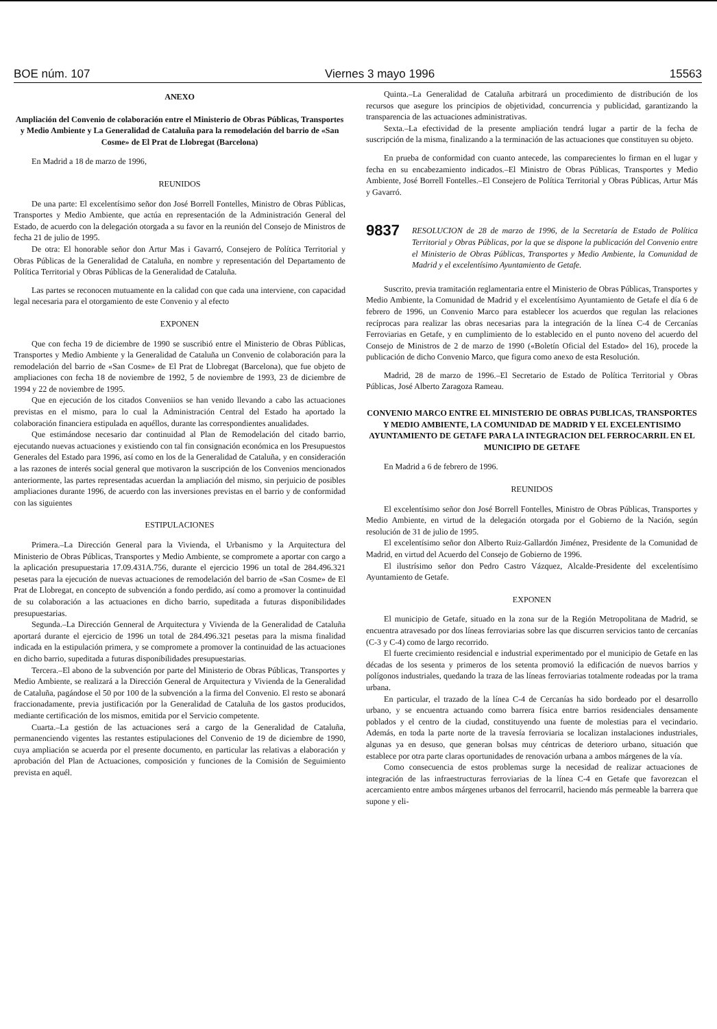BOE núm. 107 Viernes 3 mayo 1996 15563
ANEXO
Ampliación del Convenio de colaboración entre el Ministerio de Obras Públicas, Transportes y Medio Ambiente y La Generalidad de Cataluña para la remodelación del barrio de «San Cosme» de El Prat de Llobregat (Barcelona)
En Madrid a 18 de marzo de 1996,
REUNIDOS
De una parte: El excelentísimo señor don José Borrell Fontelles, Ministro de Obras Públicas, Transportes y Medio Ambiente, que actúa en representación de la Administración General del Estado, de acuerdo con la delegación otorgada a su favor en la reunión del Consejo de Ministros de fecha 21 de julio de 1995.
De otra: El honorable señor don Artur Mas i Gavarró, Consejero de Política Territorial y Obras Públicas de la Generalidad de Cataluña, en nombre y representación del Departamento de Política Territorial y Obras Públicas de la Generalidad de Cataluña.
Las partes se reconocen mutuamente en la calidad con que cada una interviene, con capacidad legal necesaria para el otorgamiento de este Convenio y al efecto
EXPONEN
Que con fecha 19 de diciembre de 1990 se suscribió entre el Ministerio de Obras Públicas, Transportes y Medio Ambiente y la Generalidad de Cataluña un Convenio de colaboración para la remodelación del barrio de «San Cosme» de El Prat de Llobregat (Barcelona), que fue objeto de ampliaciones con fecha 18 de noviembre de 1992, 5 de noviembre de 1993, 23 de diciembre de 1994 y 22 de noviembre de 1995.
Que en ejecución de los citados Conveniios se han venido llevando a cabo las actuaciones previstas en el mismo, para lo cual la Administración Central del Estado ha aportado la colaboración financiera estipulada en aquéllos, durante las correspondientes anualidades.
Que estimándose necesario dar continuidad al Plan de Remodelación del citado barrio, ejecutando nuevas actuaciones y existiendo con tal fin consignación económica en los Presupuestos Generales del Estado para 1996, así como en los de la Generalidad de Cataluña, y en consideración a las razones de interés social general que motivaron la suscripción de los Convenios mencionados anteriormente, las partes representadas acuerdan la ampliación del mismo, sin perjuicio de posibles ampliaciones durante 1996, de acuerdo con las inversiones previstas en el barrio y de conformidad con las siguientes
ESTIPULACIONES
Primera.–La Dirección General para la Vivienda, el Urbanismo y la Arquitectura del Ministerio de Obras Públicas, Transportes y Medio Ambiente, se compromete a aportar con cargo a la aplicación presupuestaria 17.09.431A.756, durante el ejercicio 1996 un total de 284.496.321 pesetas para la ejecución de nuevas actuaciones de remodelación del barrio de «San Cosme» de El Prat de Llobregat, en concepto de subvención a fondo perdido, así como a promover la continuidad de su colaboración a las actuaciones en dicho barrio, supeditada a futuras disponibilidades presupuestarias.
Segunda.–La Dirección Genneral de Arquitectura y Vivienda de la Generalidad de Cataluña aportará durante el ejercicio de 1996 un total de 284.496.321 pesetas para la misma finalidad indicada en la estipulación primera, y se compromete a promover la continuidad de las actuaciones en dicho barrio, supeditada a futuras disponibilidades presupuestarias.
Tercera.–El abono de la subvención por parte del Ministerio de Obras Públicas, Transportes y Medio Ambiente, se realizará a la Dirección General de Arquitectura y Vivienda de la Generalidad de Cataluña, pagándose el 50 por 100 de la subvención a la firma del Convenio. El resto se abonará fraccionadamente, previa justificación por la Generalidad de Cataluña de los gastos producidos, mediante certificación de los mismos, emitida por el Servicio competente.
Cuarta.–La gestión de las actuaciones será a cargo de la Generalidad de Cataluña, permanenciendo vigentes las restantes estipulaciones del Convenio de 19 de diciembre de 1990, cuya ampliación se acuerda por el presente documento, en particular las relativas a elaboración y aprobación del Plan de Actuaciones, composición y funciones de la Comisión de Seguimiento prevista en aquél.
Quinta.–La Generalidad de Cataluña arbitrará un procedimiento de distribución de los recursos que asegure los principios de objetividad, concurrencia y publicidad, garantizando la transparencia de las actuaciones administrativas.
Sexta.–La efectividad de la presente ampliación tendrá lugar a partir de la fecha de suscripción de la misma, finalizando a la terminación de las actuaciones que constituyen su objeto.
En prueba de conformidad con cuanto antecede, las comparecientes lo firman en el lugar y fecha en su encabezamiento indicados.–El Ministro de Obras Públicas, Transportes y Medio Ambiente, José Borrell Fontelles.–El Consejero de Política Territorial y Obras Públicas, Artur Más y Gavarró.
9837 RESOLUCION de 28 de marzo de 1996, de la Secretaría de Estado de Política Territorial y Obras Públicas, por la que se dispone la publicación del Convenio entre el Ministerio de Obras Públicas, Transportes y Medio Ambiente, la Comunidad de Madrid y el excelentísimo Ayuntamiento de Getafe.
Suscrito, previa tramitación reglamentaria entre el Ministerio de Obras Públicas, Transportes y Medio Ambiente, la Comunidad de Madrid y el excelentísimo Ayuntamiento de Getafe el día 6 de febrero de 1996, un Convenio Marco para establecer los acuerdos que regulan las relaciones recíprocas para realizar las obras necesarias para la integración de la línea C-4 de Cercanías Ferroviarias en Getafe, y en cumplimiento de lo establecido en el punto noveno del acuerdo del Consejo de Ministros de 2 de marzo de 1990 («Boletín Oficial del Estado» del 16), procede la publicación de dicho Convenio Marco, que figura como anexo de esta Resolución.
Madrid, 28 de marzo de 1996.–El Secretario de Estado de Política Territorial y Obras Públicas, José Alberto Zaragoza Rameau.
CONVENIO MARCO ENTRE EL MINISTERIO DE OBRAS PUBLICAS, TRANSPORTES Y MEDIO AMBIENTE, LA COMUNIDAD DE MADRID Y EL EXCELENTISIMO AYUNTAMIENTO DE GETAFE PARA LA INTEGRACION DEL FERROCARRIL EN EL MUNICIPIO DE GETAFE
En Madrid a 6 de febrero de 1996.
REUNIDOS
El excelentísimo señor don José Borrell Fontelles, Ministro de Obras Públicas, Transportes y Medio Ambiente, en virtud de la delegación otorgada por el Gobierno de la Nación, según resolución de 31 de julio de 1995.
El excelentísimo señor don Alberto Ruiz-Gallardón Jiménez, Presidente de la Comunidad de Madrid, en virtud del Acuerdo del Consejo de Gobierno de 1996.
El ilustrísimo señor don Pedro Castro Vázquez, Alcalde-Presidente del excelentísimo Ayuntamiento de Getafe.
EXPONEN
El municipio de Getafe, situado en la zona sur de la Región Metropolitana de Madrid, se encuentra atravesado por dos líneas ferroviarias sobre las que discurren servicios tanto de cercanías (C-3 y C-4) como de largo recorrido.
El fuerte crecimiento residencial e industrial experimentado por el municipio de Getafe en las décadas de los sesenta y primeros de los setenta promovió la edificación de nuevos barrios y polígonos industriales, quedando la traza de las líneas ferroviarias totalmente rodeadas por la trama urbana.
En particular, el trazado de la línea C-4 de Cercanías ha sido bordeado por el desarrollo urbano, y se encuentra actuando como barrera física entre barrios residenciales densamente poblados y el centro de la ciudad, constituyendo una fuente de molestias para el vecindario. Además, en toda la parte norte de la travesía ferroviaria se localizan instalaciones industriales, algunas ya en desuso, que generan bolsas muy céntricas de deterioro urbano, situación que establece por otra parte claras oportunidades de renovación urbana a ambos márgenes de la vía.
Como consecuencia de estos problemas surge la necesidad de realizar actuaciones de integración de las infraestructuras ferroviarias de la línea C-4 en Getafe que favorezcan el acercamiento entre ambos márgenes urbanos del ferrocarril, haciendo más permeable la barrera que supone y eli-